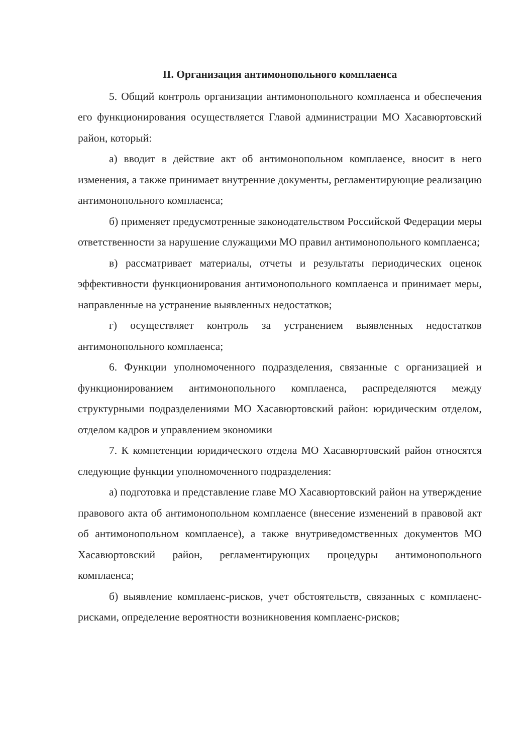II. Организация антимонопольного комплаенса
5. Общий контроль организации антимонопольного комплаенса и обеспечения его функционирования осуществляется Главой администрации МО Хасавюртовский район, который:
а) вводит в действие акт об антимонопольном комплаенсе, вносит в него изменения, а также принимает внутренние документы, регламентирующие реализацию антимонопольного комплаенса;
б) применяет предусмотренные законодательством Российской Федерации меры ответственности за нарушение служащими МО правил антимонопольного комплаенса;
в) рассматривает материалы, отчеты и результаты периодических оценок эффективности функционирования антимонопольного комплаенса и принимает меры, направленные на устранение выявленных недостатков;
г) осуществляет контроль за устранением выявленных недостатков антимонопольного комплаенса;
6. Функции уполномоченного подразделения, связанные с организацией и функционированием антимонопольного комплаенса, распределяются между структурными подразделениями МО Хасавюртовский район: юридическим отделом, отделом кадров и управлением экономики
7. К компетенции юридического отдела МО Хасавюртовский район относятся следующие функции уполномоченного подразделения:
а) подготовка и представление главе МО Хасавюртовский район на утверждение правового акта об антимонопольном комплаенсе (внесение изменений в правовой акт об антимонопольном комплаенсе), а также внутриведомственных документов МО Хасавюртовский район, регламентирующих процедуры антимонопольного комплаенса;
б) выявление комплаенс-рисков, учет обстоятельств, связанных с комплаенс-рисками, определение вероятности возникновения комплаенс-рисков;